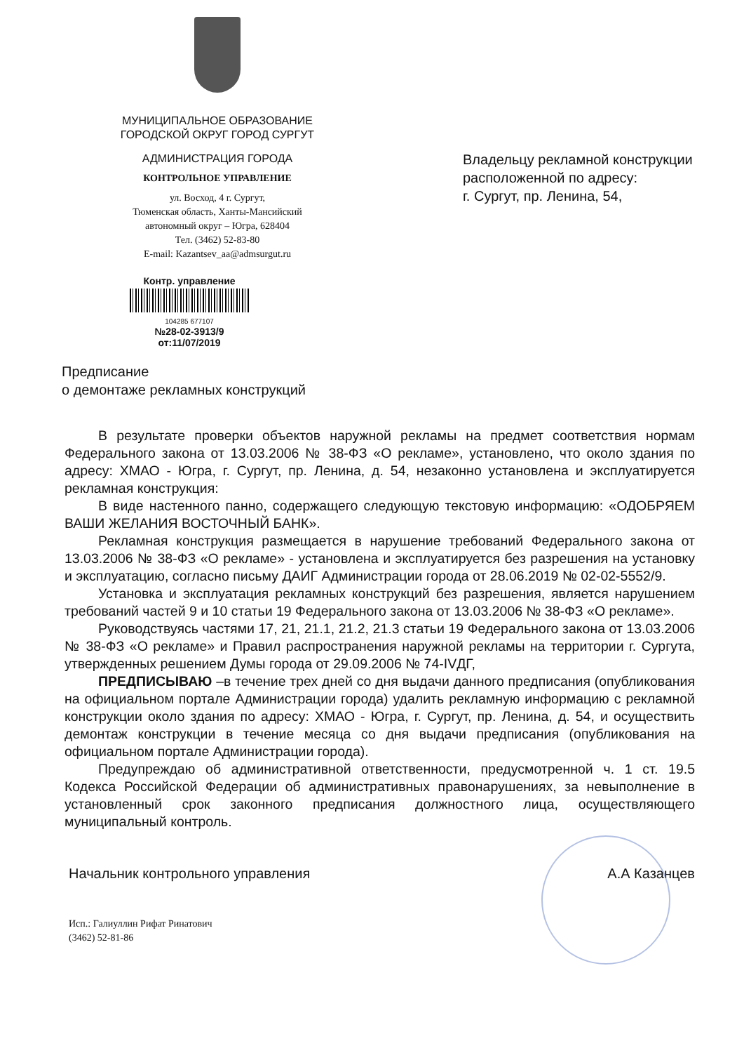МУНИЦИПАЛЬНОЕ ОБРАЗОВАНИЕ
ГОРОДСКОЙ ОКРУГ ГОРОД СУРГУТ
АДМИНИСТРАЦИЯ ГОРОДА
КОНТРОЛЬНОЕ УПРАВЛЕНИЕ
ул. Восход, 4 г. Сургут,
Тюменская область, Ханты-Мансийский
автономный округ – Югра, 628404
Тел. (3462) 52-83-80
E-mail: Kazantsev_aa@admsurgut.ru
Владельцу рекламной конструкции
расположенной по адресу:
г. Сургут, пр. Ленина, 54,
Контр. управление
104285 677107
№28-02-3913/9
от:11/07/2019
Предписание
о демонтаже рекламных конструкций
В результате проверки объектов наружной рекламы на предмет соответствия нормам Федерального закона от 13.03.2006 № 38-ФЗ «О рекламе», установлено, что около здания по адресу: ХМАО - Югра, г. Сургут, пр. Ленина, д. 54, незаконно установлена и эксплуатируется рекламная конструкция:
В виде настенного панно, содержащего следующую текстовую информацию: «ОДОБРЯЕМ ВАШИ ЖЕЛАНИЯ ВОСТОЧНЫЙ БАНК».
Рекламная конструкция размещается в нарушение требований Федерального закона от 13.03.2006 № 38-ФЗ «О рекламе» - установлена и эксплуатируется без разрешения на установку и эксплуатацию, согласно письму ДАИГ Администрации города от 28.06.2019 № 02-02-5552/9.
Установка и эксплуатация рекламных конструкций без разрешения, является нарушением требований частей 9 и 10 статьи 19 Федерального закона от 13.03.2006 № 38-ФЗ «О рекламе».
Руководствуясь частями 17, 21, 21.1, 21.2, 21.3 статьи 19 Федерального закона от 13.03.2006 № 38-ФЗ «О рекламе» и Правил распространения наружной рекламы на территории г. Сургута, утвержденных решением Думы города от 29.09.2006 № 74-IVДГ,
ПРЕДПИСЫВАЮ –в течение трех дней со дня выдачи данного предписания (опубликования на официальном портале Администрации города) удалить рекламную информацию с рекламной конструкции около здания по адресу: ХМАО - Югра, г. Сургут, пр. Ленина, д. 54, и осуществить демонтаж конструкции в течение месяца со дня выдачи предписания (опубликования на официальном портале Администрации города).
Предупреждаю об административной ответственности, предусмотренной ч. 1 ст. 19.5 Кодекса Российской Федерации об административных правонарушениях, за невыполнение в установленный срок законного предписания должностного лица, осуществляющего муниципальный контроль.
Начальник контрольного управления А.А Казанцев
Исп.: Галиуллин Рифат Ринатович
(3462) 52-81-86